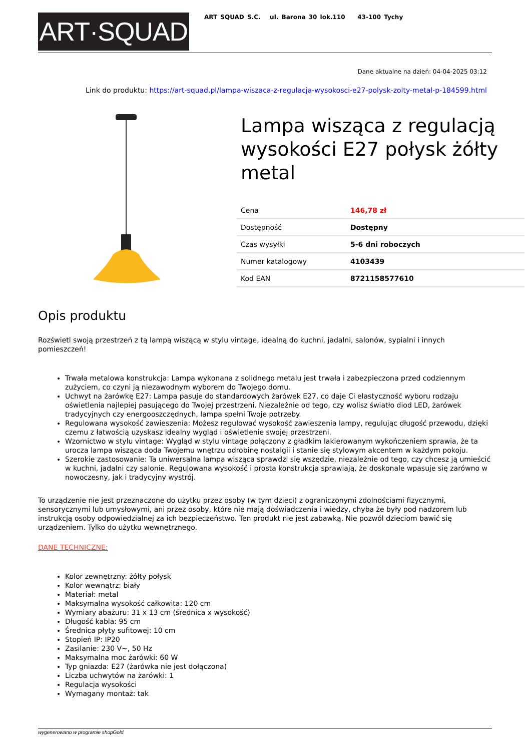ART·SQUAD
ART SQUAD S.C. ul. Barona 30 lok.110 43-100 Tychy
Dane aktualne na dzień: 04-04-2025 03:12
Link do produktu: https://art-squad.pl/lampa-wiszaca-z-regulacja-wysokosci-e27-polysk-zolty-metal-p-184599.html
Lampa wisząca z regulacją wysokości E27 połysk żółty metal
| Cena | 146,78 zł |
| Dostępność | Dostępny |
| Czas wysyłki | 5-6 dni roboczych |
| Numer katalogowy | 4103439 |
| Kod EAN | 8721158577610 |
Opis produktu
Rozświetl swoją przestrzeń z tą lampą wiszącą w stylu vintage, idealną do kuchni, jadalni, salonów, sypialni i innych pomieszczeń!
Trwała metalowa konstrukcja: Lampa wykonana z solidnego metalu jest trwała i zabezpieczona przed codziennym zużyciem, co czyni ją niezawodnym wyborem do Twojego domu.
Uchwyt na żarówkę E27: Lampa pasuje do standardowych żarówek E27, co daje Ci elastyczność wyboru rodzaju oświetlenia najlepiej pasującego do Twojej przestrzeni. Niezależnie od tego, czy wolisz światło diod LED, żarówek tradycyjnych czy energooszczędnych, lampa spełni Twoje potrzeby.
Regulowana wysokość zawieszenia: Możesz regulować wysokość zawieszenia lampy, regulując długość przewodu, dzięki czemu z łatwością uzyskasz idealny wygląd i oświetlenie swojej przestrzeni.
Wzornictwo w stylu vintage: Wygląd w stylu vintage połączony z gładkim lakierowanym wykończeniem sprawia, że ta urocza lampa wisząca doda Twojemu wnętrzu odrobinę nostalgii i stanie się stylowym akcentem w każdym pokoju.
Szerokie zastosowanie: Ta uniwersalna lampa wisząca sprawdzi się wszędzie, niezależnie od tego, czy chcesz ją umieścić w kuchni, jadalni czy salonie. Regulowana wysokość i prosta konstrukcja sprawiają, że doskonale wpasuje się zarówno w nowoczesny, jak i tradycyjny wystrój.
To urządzenie nie jest przeznaczone do użytku przez osoby (w tym dzieci) z ograniczonymi zdolnościami fizycznymi, sensorycznymi lub umysłowymi, ani przez osoby, które nie mają doświadczenia i wiedzy, chyba że były pod nadzorem lub instrukcją osoby odpowiedzialnej za ich bezpieczeństwo. Ten produkt nie jest zabawką. Nie pozwól dzieciom bawić się urządzeniem. Tylko do użytku wewnętrznego.
DANE TECHNICZNE:
Kolor zewnętrzny: żółty połysk
Kolor wewnątrz: biały
Materiał: metal
Maksymalna wysokość całkowita: 120 cm
Wymiary abażuru: 31 x 13 cm (średnica x wysokość)
Długość kabla: 95 cm
Średnica płyty sufitowej: 10 cm
Stopień IP: IP20
Zasilanie: 230 V~, 50 Hz
Maksymalna moc żarówki: 60 W
Typ gniazda: E27 (żarówka nie jest dołączona)
Liczba uchwytów na żarówki: 1
Regulacja wysokości
Wymagany montaż: tak
wygenerowano w programie shopGold